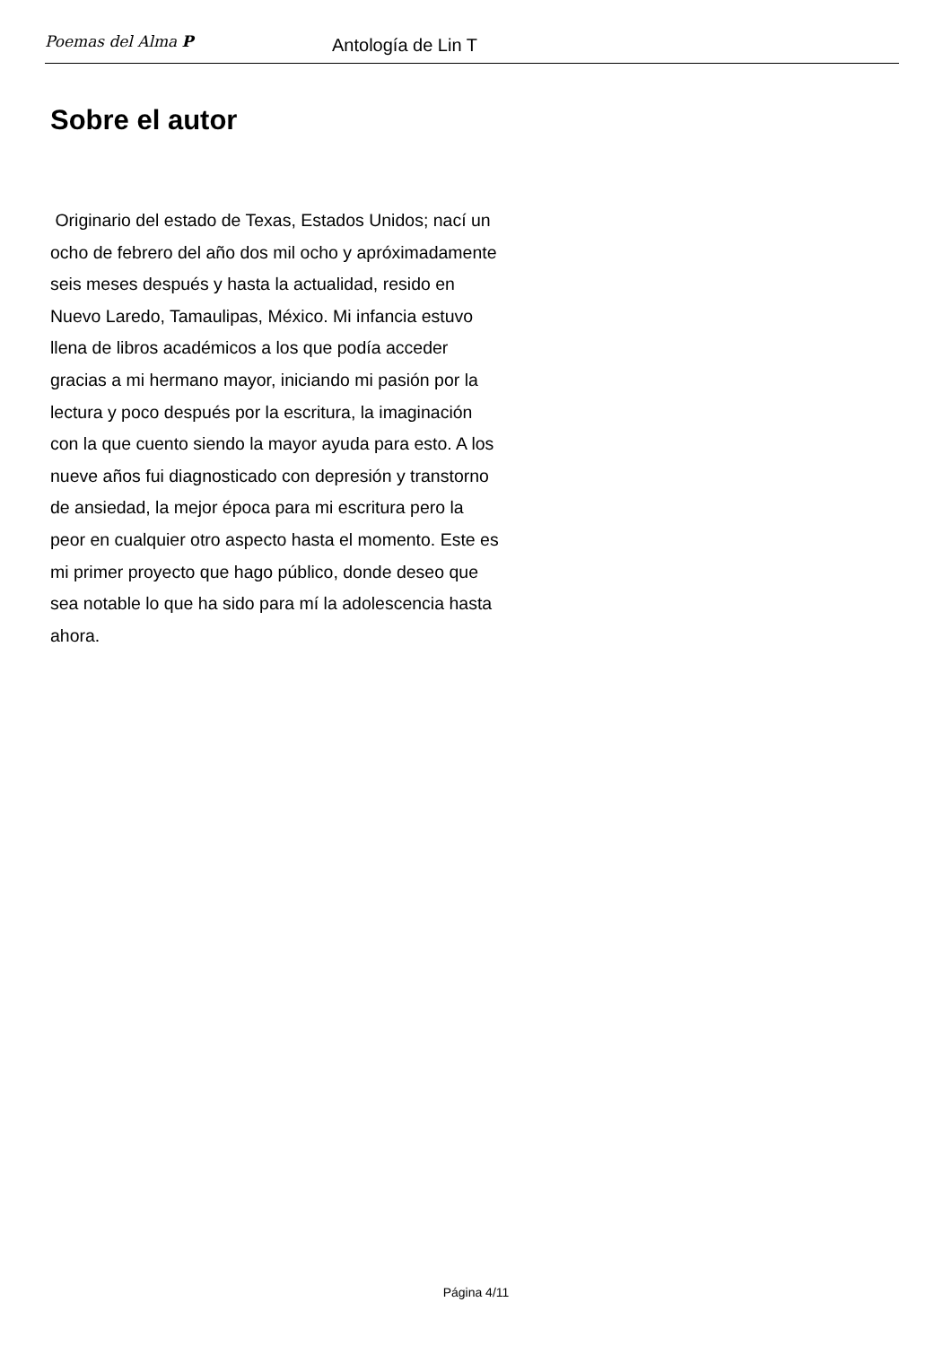Poemas del Alma P
Antología de Lin T
Sobre el autor
Originario del estado de Texas, Estados Unidos; nací un ocho de febrero del año dos mil ocho y apróximadamente seis meses después y hasta la actualidad, resido en Nuevo Laredo, Tamaulipas, México. Mi infancia estuvo llena de libros académicos a los que podía acceder gracias a mi hermano mayor, iniciando mi pasión por la lectura y poco después por la escritura, la imaginación con la que cuento siendo la mayor ayuda para esto. A los nueve años fui diagnosticado con depresión y transtorno de ansiedad, la mejor época para mi escritura pero la peor en cualquier otro aspecto hasta el momento. Este es mi primer proyecto que hago público, donde deseo que sea notable lo que ha sido para mí la adolescencia hasta ahora.
Página 4/11